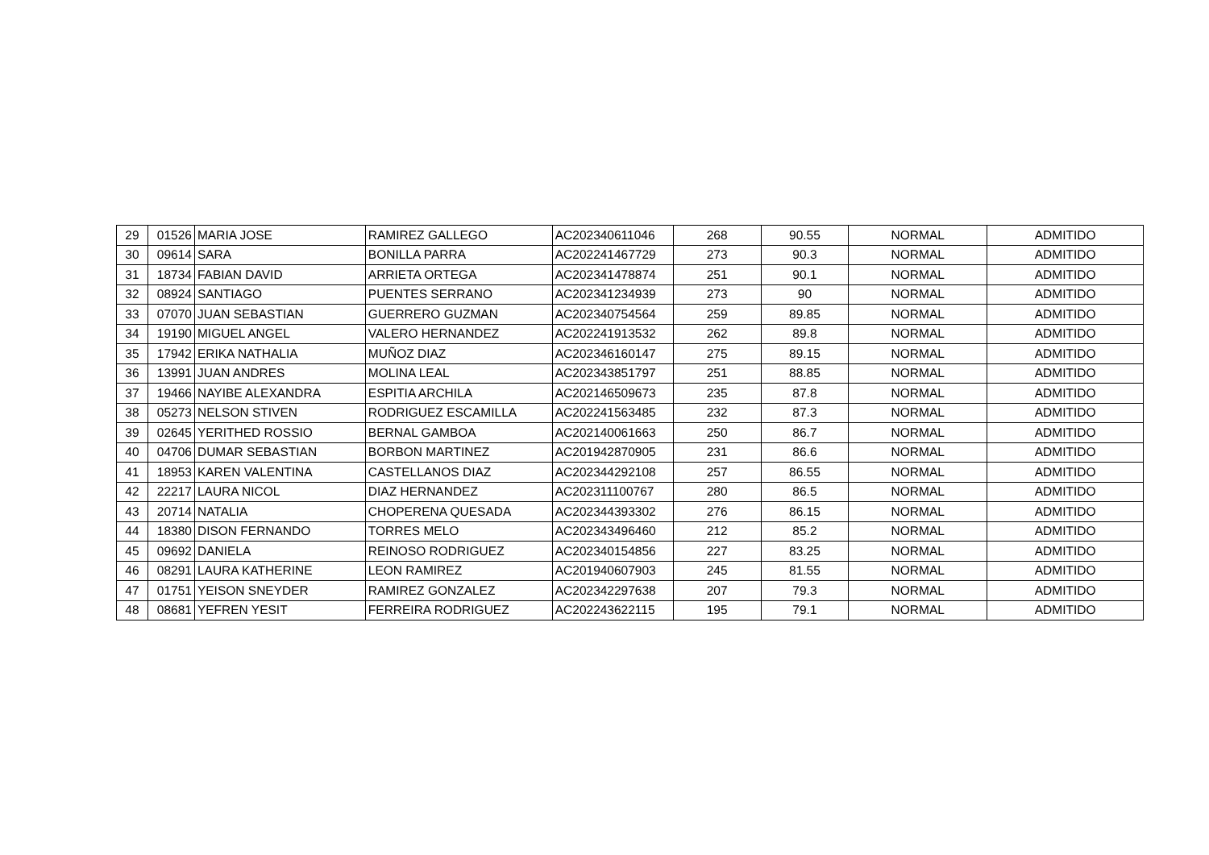| 29 | 01526 | MARIA JOSE | RAMIREZ GALLEGO | AC202340611046 | 268 | 90.55 | NORMAL | ADMITIDO |
| 30 | 09614 | SARA | BONILLA PARRA | AC202241467729 | 273 | 90.3 | NORMAL | ADMITIDO |
| 31 | 18734 | FABIAN DAVID | ARRIETA ORTEGA | AC202341478874 | 251 | 90.1 | NORMAL | ADMITIDO |
| 32 | 08924 | SANTIAGO | PUENTES SERRANO | AC202341234939 | 273 | 90 | NORMAL | ADMITIDO |
| 33 | 07070 | JUAN SEBASTIAN | GUERRERO GUZMAN | AC202340754564 | 259 | 89.85 | NORMAL | ADMITIDO |
| 34 | 19190 | MIGUEL ANGEL | VALERO HERNANDEZ | AC202241913532 | 262 | 89.8 | NORMAL | ADMITIDO |
| 35 | 17942 | ERIKA NATHALIA | MUÑOZ DIAZ | AC202346160147 | 275 | 89.15 | NORMAL | ADMITIDO |
| 36 | 13991 | JUAN ANDRES | MOLINA LEAL | AC202343851797 | 251 | 88.85 | NORMAL | ADMITIDO |
| 37 | 19466 | NAYIBE ALEXANDRA | ESPITIA ARCHILA | AC202146509673 | 235 | 87.8 | NORMAL | ADMITIDO |
| 38 | 05273 | NELSON STIVEN | RODRIGUEZ ESCAMILLA | AC202241563485 | 232 | 87.3 | NORMAL | ADMITIDO |
| 39 | 02645 | YERITHED ROSSIO | BERNAL GAMBOA | AC202140061663 | 250 | 86.7 | NORMAL | ADMITIDO |
| 40 | 04706 | DUMAR SEBASTIAN | BORBON MARTINEZ | AC201942870905 | 231 | 86.6 | NORMAL | ADMITIDO |
| 41 | 18953 | KAREN VALENTINA | CASTELLANOS DIAZ | AC202344292108 | 257 | 86.55 | NORMAL | ADMITIDO |
| 42 | 22217 | LAURA NICOL | DIAZ HERNANDEZ | AC202311100767 | 280 | 86.5 | NORMAL | ADMITIDO |
| 43 | 20714 | NATALIA | CHOPERENA QUESADA | AC202344393302 | 276 | 86.15 | NORMAL | ADMITIDO |
| 44 | 18380 | DISON FERNANDO | TORRES MELO | AC202343496460 | 212 | 85.2 | NORMAL | ADMITIDO |
| 45 | 09692 | DANIELA | REINOSO RODRIGUEZ | AC202340154856 | 227 | 83.25 | NORMAL | ADMITIDO |
| 46 | 08291 | LAURA KATHERINE | LEON RAMIREZ | AC201940607903 | 245 | 81.55 | NORMAL | ADMITIDO |
| 47 | 01751 | YEISON SNEYDER | RAMIREZ GONZALEZ | AC202342297638 | 207 | 79.3 | NORMAL | ADMITIDO |
| 48 | 08681 | YEFREN YESIT | FERREIRA RODRIGUEZ | AC202243622115 | 195 | 79.1 | NORMAL | ADMITIDO |